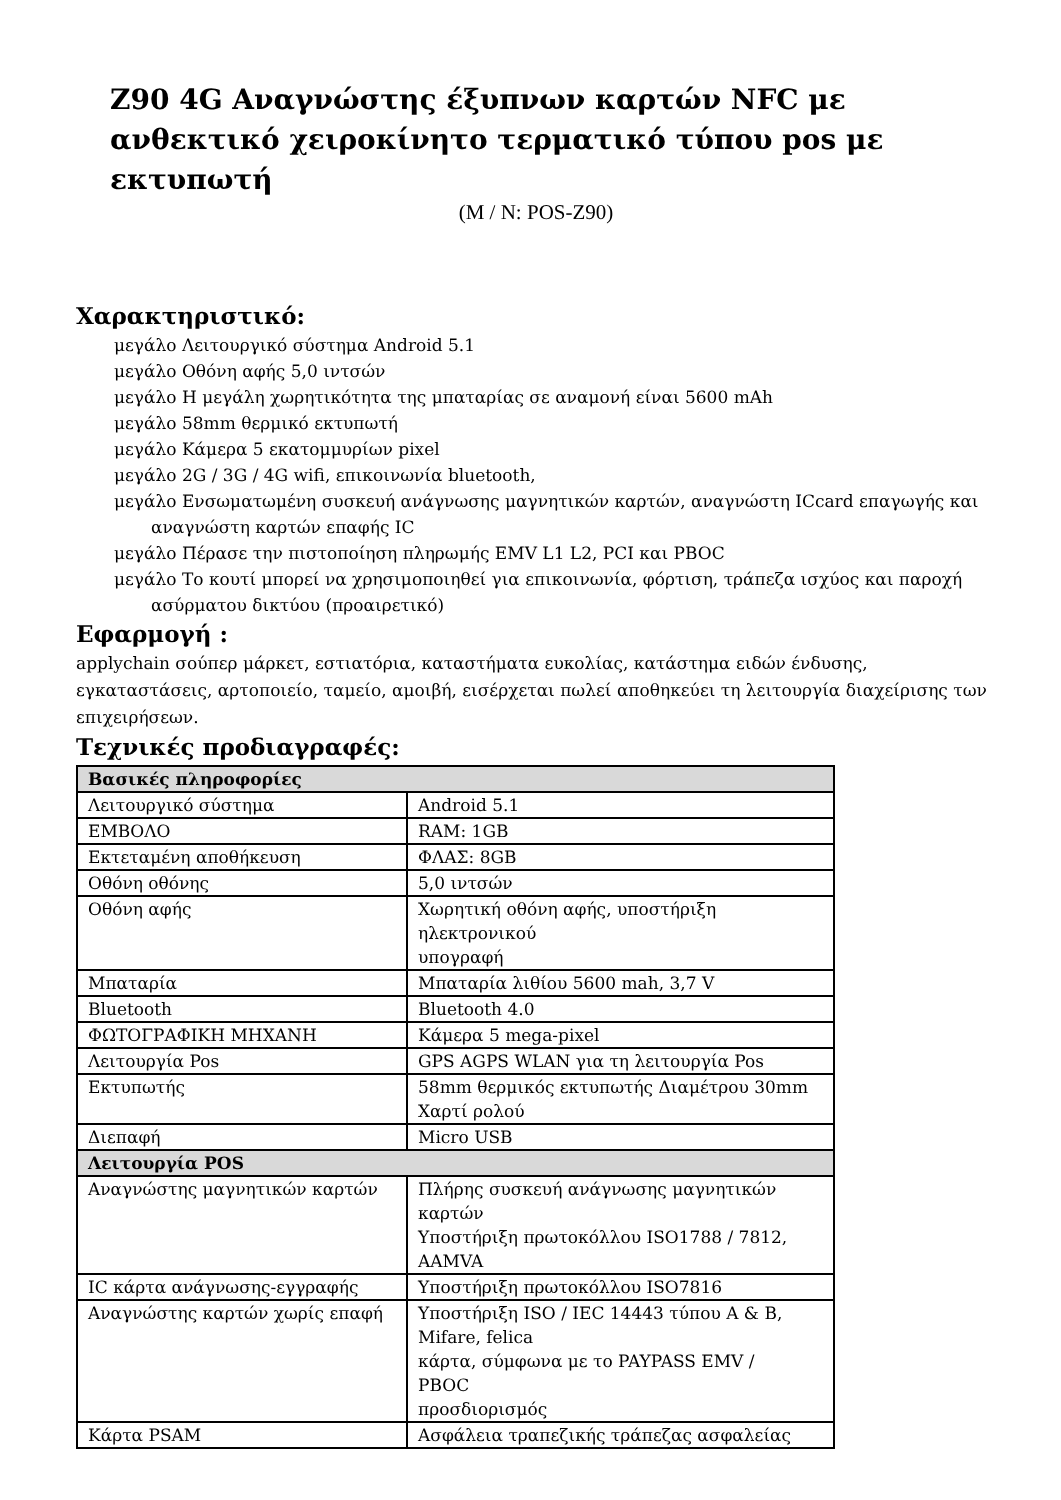Z90 4G Αναγνώστης έξυπνων καρτών NFC με ανθεκτικό χειροκίνητο τερματικό τύπου pos με εκτυπωτή
(M / N: POS-Z90)
Χαρακτηριστικό:
μεγάλο Λειτουργικό σύστημα Android 5.1
μεγάλο Οθόνη αφής 5,0 ιντσών
μεγάλο Η μεγάλη χωρητικότητα της μπαταρίας σε αναμονή είναι 5600 mAh
μεγάλο 58mm θερμικό εκτυπωτή
μεγάλο Κάμερα 5 εκατομμυρίων pixel
μεγάλο 2G / 3G / 4G wifi, επικοινωνία bluetooth,
μεγάλο Ενσωματωμένη συσκευή ανάγνωσης μαγνητικών καρτών, αναγνώστη ICcard επαγωγής και αναγνώστη καρτών επαφής IC
μεγάλο Πέρασε την πιστοποίηση πληρωμής EMV L1 L2, PCI και PBOC
μεγάλο Το κουτί μπορεί να χρησιμοποιηθεί για επικοινωνία, φόρτιση, τράπεζα ισχύος και παροχή ασύρματου δικτύου (προαιρετικό)
Εφαρμογή :
applychain σούπερ μάρκετ, εστιατόρια, καταστήματα ευκολίας, κατάστημα ειδών ένδυσης, εγκαταστάσεις, αρτοποιείο, ταμείο, αμοιβή, εισέρχεται πωλεί αποθηκεύει τη λειτουργία διαχείρισης των επιχειρήσεων.
Τεχνικές προδιαγραφές:
| Βασικές πληροφορίες | |
| --- | --- |
| Λειτουργικό σύστημα | Android 5.1 |
| ΕΜΒΟΛΟ | RAM: 1GB |
| Εκτεταμένη αποθήκευση | ΦΛΑΣ: 8GB |
| Οθόνη οθόνης | 5,0 ιντσών |
| Οθόνη αφής | Χωρητική οθόνη αφής, υποστήριξη ηλεκτρονικού υπογραφή |
| Μπαταρία | Μπαταρία λιθίου 5600 mah, 3,7 V |
| Bluetooth | Bluetooth 4.0 |
| ΦΩΤΟΓΡΑΦΙΚΗ ΜΗΧΑΝΗ | Κάμερα 5 mega-pixel |
| Λειτουργία Pos | GPS AGPS WLAN για τη λειτουργία Pos |
| Εκτυπωτής | 58mm θερμικός εκτυπωτής Διαμέτρου 30mm Χαρτί ρολού |
| Διεπαφή | Micro USB |
| Λειτουργία POS | |
| Αναγνώστης μαγνητικών καρτών | Πλήρης συσκευή ανάγνωσης μαγνητικών καρτών Υποστήριξη πρωτοκόλλου ISO1788 / 7812, AAMVA |
| IC κάρτα ανάγνωσης-εγγραφής | Υποστήριξη πρωτοκόλλου ISO7816 |
| Αναγνώστης καρτών χωρίς επαφή | Υποστήριξη ISO / IEC 14443 τύπου A & B, Mifare, felica κάρτα, σύμφωνα με το PAYPASS EMV / PBOC προσδιορισμός |
| Κάρτα PSAM | Ασφάλεια τραπεζικής τράπεζας ασφαλείας |